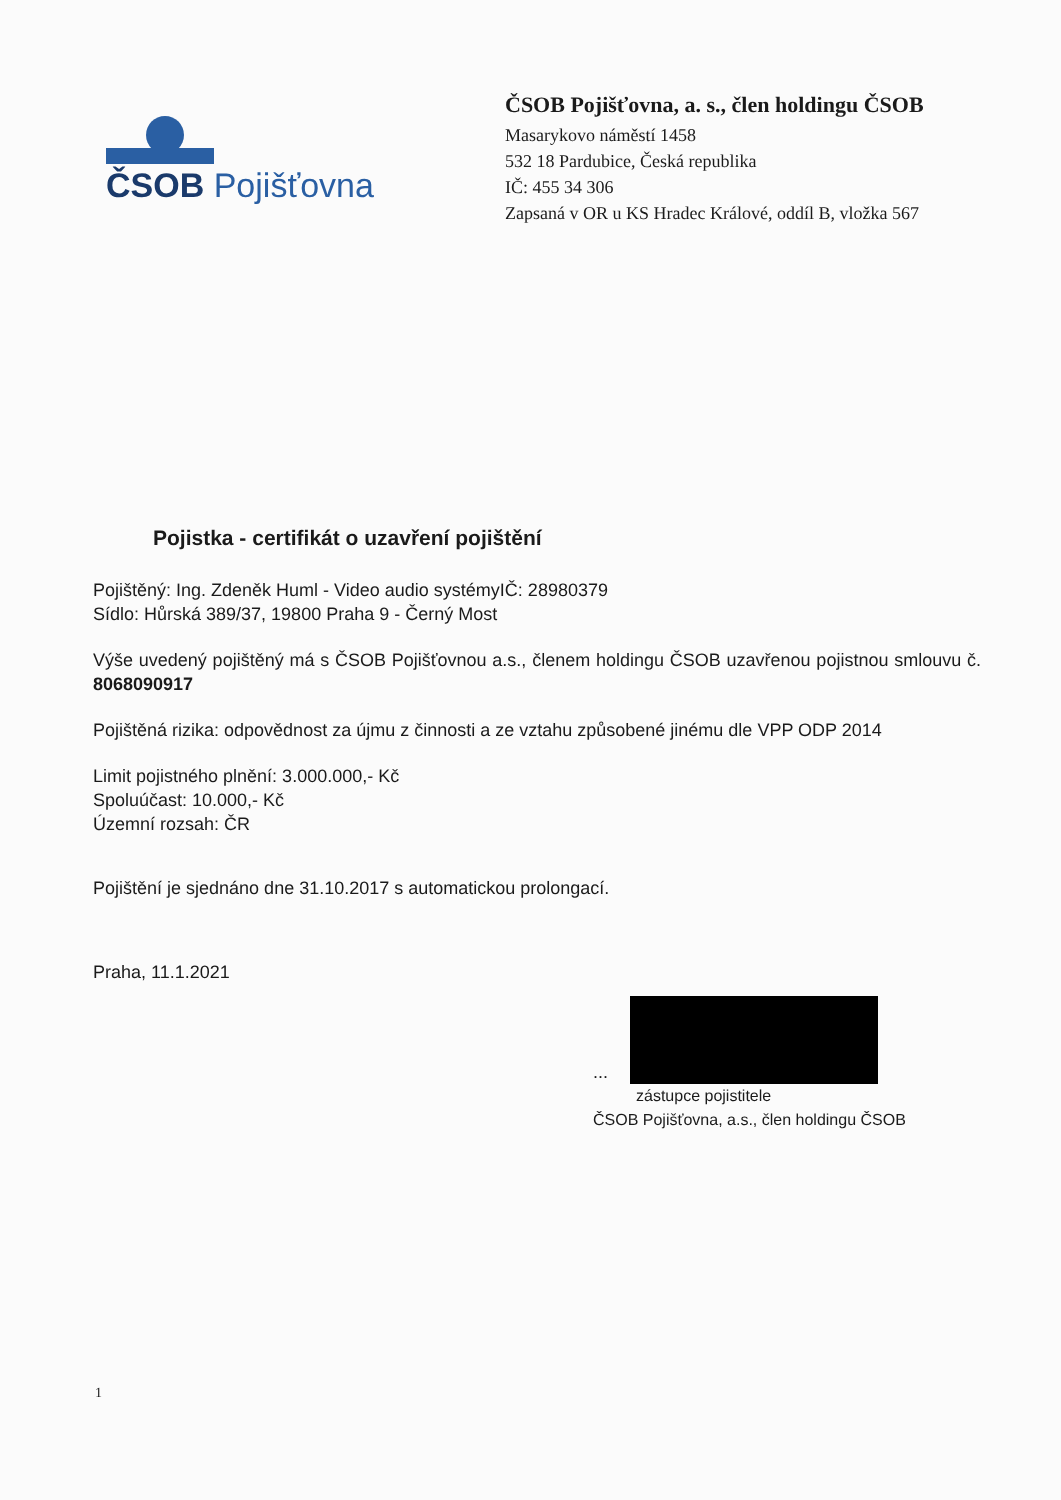ČSOB Pojišťovna
ČSOB Pojišťovna, a. s., člen holdingu ČSOB
Masarykovo náměstí 1458
532 18 Pardubice, Česká republika
IČ: 455 34 306
Zapsaná v OR u KS Hradec Králové, oddíl B, vložka 567
Pojistka - certifikát o uzavření pojištění
Pojištěný: Ing. Zdeněk Huml - Video audio systémyIČ: 28980379
Sídlo: Hůrská 389/37, 19800 Praha 9 - Černý Most
Výše uvedený pojištěný má s ČSOB Pojišťovnou a.s., členem holdingu ČSOB uzavřenou pojistnou smlouvu č. 8068090917
Pojištěná rizika: odpovědnost za újmu z činnosti a ze vztahu způsobené jinému dle VPP ODP 2014
Limit pojistného plnění: 3.000.000,- Kč
Spoluúčast: 10.000,- Kč
Územní rozsah: ČR
Pojištění je sjednáno dne 31.10.2017 s automatickou prolongací.
Praha, 11.1.2021
...
zástupce pojistitele
ČSOB Pojišťovna, a.s., člen holdingu ČSOB
1